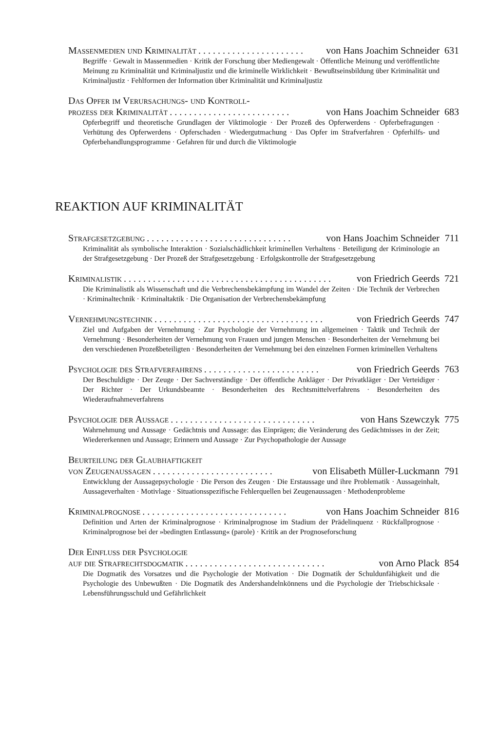Massenmedien und Kriminalität. . . . . . . . . . . . . . . . . . . . . . von Hans Joachim Schneider 631
Begriffe · Gewalt in Massenmedien · Kritik der Forschung über Mediengewalt · Öffentliche Meinung und veröffentlichte Meinung zu Kriminalität und Kriminaljustiz und die kriminelle Wirklichkeit · Bewußtseinsbildung über Kriminalität und Kriminaljustiz · Fehlformen der Information über Kriminalität und Kriminaljustiz
Das Opfer im Verursachungs- und Kontroll-
prozess der Kriminalität. . . . . . . . . . . . . . . . . . . . . . . . . von Hans Joachim Schneider 683
Opferbegriff und theoretische Grundlagen der Viktimologie · Der Prozeß des Opferwerdens · Opferbefragungen · Verhütung des Opferwerdens · Opferschaden · Wiedergutmachung · Das Opfer im Strafverfahren · Opferhilfs- und Opferbehandlungsprogramme · Gefahren für und durch die Viktimologie
REAKTION AUF KRIMINALITÄT
Strafgesetzgebung. . . . . . . . . . . . . . . . . . . . . . . . . . . . . . von Hans Joachim Schneider 711
Kriminalität als symbolische Interaktion · Sozialschädlichkeit kriminellen Verhaltens · Beteiligung der Kriminologie an der Strafgesetzgebung · Der Prozeß der Strafgesetzgebung · Erfolgskontrolle der Strafgesetzgebung
Kriminalistik. . . . . . . . . . . . . . . . . . . . . . . . . . . . . . . . . . . . . . . . . . . von Friedrich Geerds 721
Die Kriminalistik als Wissenschaft und die Verbrechensbekämpfung im Wandel der Zeiten · Die Technik der Verbrechen · Kriminaltechnik · Kriminaltaktik · Die Organisation der Verbrechensbekämpfung
Vernehmungstechnik. . . . . . . . . . . . . . . . . . . . . . . . . . . . . . . . . . . von Friedrich Geerds 747
Ziel und Aufgaben der Vernehmung · Zur Psychologie der Vernehmung im allgemeinen · Taktik und Technik der Vernehmung · Besonderheiten der Vernehmung von Frauen und jungen Menschen · Besonderheiten der Vernehmung bei den verschiedenen Prozeßbeteiligten · Besonderheiten der Vernehmung bei den einzelnen Formen kriminellen Verhaltens
Psychologie des Strafverfahrens. . . . . . . . . . . . . . . . . . . . . . . . von Friedrich Geerds 763
Der Beschuldigte · Der Zeuge · Der Sachverständige · Der öffentliche Ankläger · Der Privatkläger · Der Verteidiger · Der Richter · Der Urkundsbeamte · Besonderheiten des Rechtsmittelverfahrens · Besonderheiten des Wiederaufnahmeverfahrens
Psychologie der Aussage. . . . . . . . . . . . . . . . . . . . . . . . . . . . . . von Hans Szewczyk 775
Wahrnehmung und Aussage · Gedächtnis und Aussage: das Einprägen; die Veränderung des Gedächtnisses in der Zeit; Wiedererkennen und Aussage; Erinnern und Aussage · Zur Psychopathologie der Aussage
Beurteilung der Glaubhaftigkeit
von Zeugenaussagen. . . . . . . . . . . . . . . . . . . . . . . . . von Elisabeth Müller-Luckmann 791
Entwicklung der Aussagepsychologie · Die Person des Zeugen · Die Erstaussage und ihre Problematik · Aussageinhalt, Aussageverhalten · Motivlage · Situationsspezifische Fehlerquellen bei Zeugenaussagen · Methodenprobleme
Kriminalprognose. . . . . . . . . . . . . . . . . . . . . . . . . . . . . . von Hans Joachim Schneider 816
Definition und Arten der Kriminalprognose · Kriminalprognose im Stadium der Prädelinquenz · Rückfallprognose · Kriminalprognose bei der »bedingten Entlassung« (parole) · Kritik an der Prognoseforschung
Der Einfluss der Psychologie
auf die Strafrechtsdogmatik. . . . . . . . . . . . . . . . . . . . . . . . . . . . . von Arno Plack 854
Die Dogmatik des Vorsatzes und die Psychologie der Motivation · Die Dogmatik der Schuldunfähigkeit und die Psychologie des Unbewußten · Die Dogmatik des Andershandelnkönnens und die Psychologie der Triebschicksale · Lebensführungsschuld und Gefährlichkeit